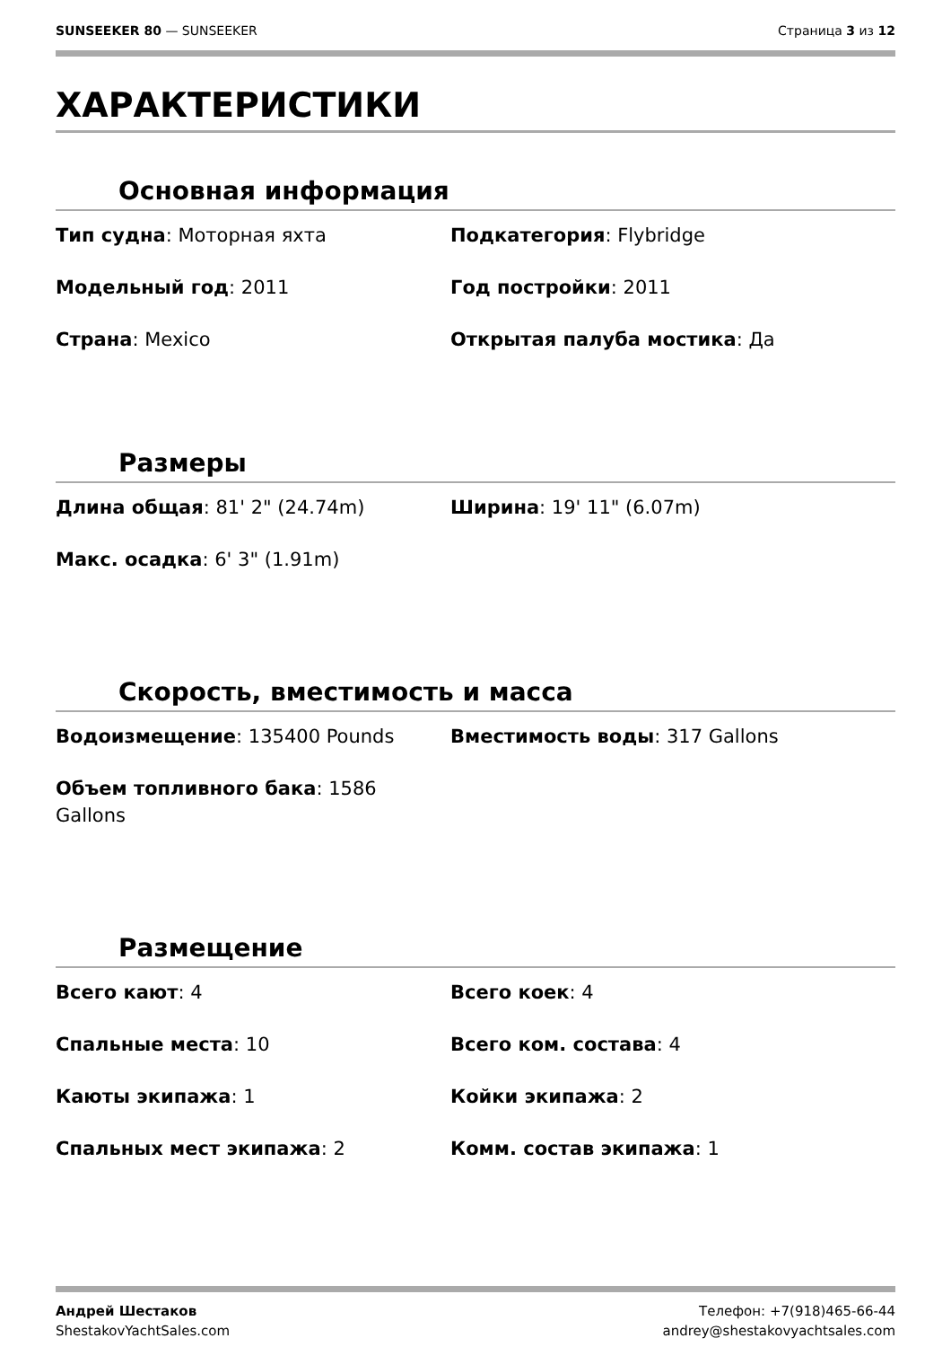SUNSEEKER 80 — SUNSEEKER Страница 3 из 12
ХАРАКТЕРИСТИКИ
Основная информация
Тип судна: Моторная яхта
Подкатегория: Flybridge
Модельный год: 2011
Год постройки: 2011
Страна: Mexico
Открытая палуба мостика: Да
Размеры
Длина общая: 81' 2" (24.74m)
Ширина: 19' 11" (6.07m)
Макс. осадка: 6' 3" (1.91m)
Скорость, вместимость и масса
Водоизмещение: 135400 Pounds
Вместимость воды: 317 Gallons
Объем топливного бака: 1586 Gallons
Размещение
Всего кают: 4
Всего коек: 4
Спальные места: 10
Всего ком. состава: 4
Каюты экипажа: 1
Койки экипажа: 2
Спальных мест экипажа: 2
Комм. состав экипажа: 1
Андрей Шестаков
ShestakovYachtSales.com
Телефон: +7(918)465-66-44
andrey@shestakovyachtsales.com